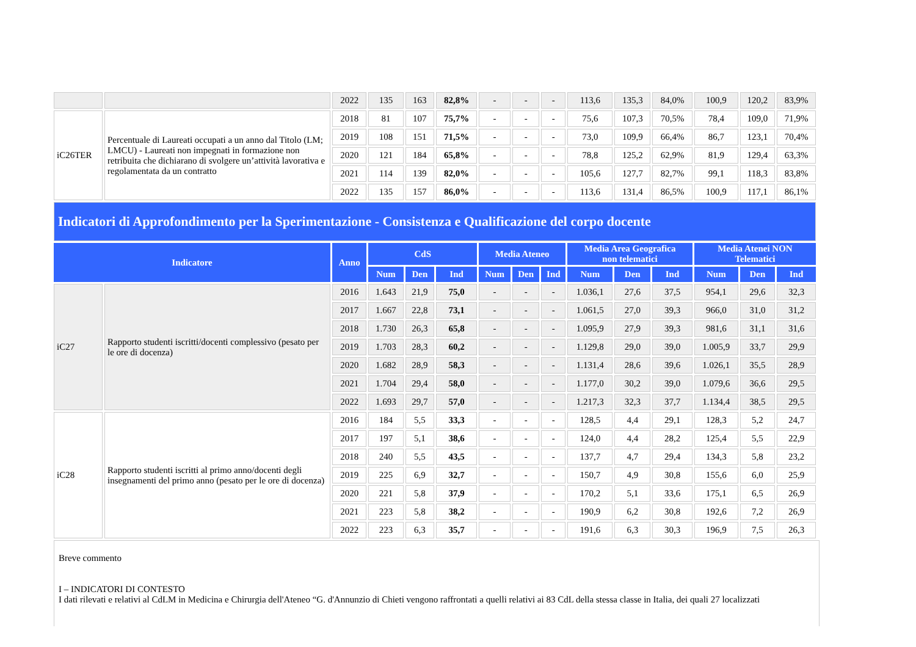| | | 2022 | 135 | 163 | 82,8% | - | - | - | 113,6 | 135,3 | 84,0% | 100,9 | 120,2 | 83,9% |
| iC26TER | Percentuale di Laureati occupati a un anno dal Titolo (LM; LMCU) - Laureati non impegnati in formazione non retribuita che dichiarano di svolgere un’attività lavorativa e regolamentata da un contratto | 2018 | 81 | 107 | 75,7% | - | - | - | 75,6 | 107,3 | 70,5% | 78,4 | 109,0 | 71,9% |
| | | 2019 | 108 | 151 | 71,5% | - | - | - | 73,0 | 109,9 | 66,4% | 86,7 | 123,1 | 70,4% |
| | | 2020 | 121 | 184 | 65,8% | - | - | - | 78,8 | 125,2 | 62,9% | 81,9 | 129,4 | 63,3% |
| | | 2021 | 114 | 139 | 82,0% | - | - | - | 105,6 | 127,7 | 82,7% | 99,1 | 118,3 | 83,8% |
| | | 2022 | 135 | 157 | 86,0% | - | - | - | 113,6 | 131,4 | 86,5% | 100,9 | 117,1 | 86,1% |
| Indicatori di Approfondimento per la Sperimentazione - Consistenza e Qualificazione del corpo docente | | | | | | | | | | | | | | |
| Indicatore | | Anno | CdS | | | Media Ateneo | | | Media Area Geografica non telematici | | | Media Atenei NON Telematici | | |
| | | | Num | Den | Ind | Num | Den | Ind | Num | Den | Ind | Num | Den | Ind |
| iC27 | Rapporto studenti iscritti/docenti complessivo (pesato per le ore di docenza) | 2016 | 1.643 | 21,9 | 75,0 | - | - | - | 1.036,1 | 27,6 | 37,5 | 954,1 | 29,6 | 32,3 |
| | | 2017 | 1.667 | 22,8 | 73,1 | - | - | - | 1.061,5 | 27,0 | 39,3 | 966,0 | 31,0 | 31,2 |
| | | 2018 | 1.730 | 26,3 | 65,8 | - | - | - | 1.095,9 | 27,9 | 39,3 | 981,6 | 31,1 | 31,6 |
| | | 2019 | 1.703 | 28,3 | 60,2 | - | - | - | 1.129,8 | 29,0 | 39,0 | 1.005,9 | 33,7 | 29,9 |
| | | 2020 | 1.682 | 28,9 | 58,3 | - | - | - | 1.131,4 | 28,6 | 39,6 | 1.026,1 | 35,5 | 28,9 |
| | | 2021 | 1.704 | 29,4 | 58,0 | - | - | - | 1.177,0 | 30,2 | 39,0 | 1.079,6 | 36,6 | 29,5 |
| | | 2022 | 1.693 | 29,7 | 57,0 | - | - | - | 1.217,3 | 32,3 | 37,7 | 1.134,4 | 38,5 | 29,5 |
| iC28 | Rapporto studenti iscritti al primo anno/docenti degli insegnamenti del primo anno (pesato per le ore di docenza) | 2016 | 184 | 5,5 | 33,3 | - | - | - | 128,5 | 4,4 | 29,1 | 128,3 | 5,2 | 24,7 |
| | | 2017 | 197 | 5,1 | 38,6 | - | - | - | 124,0 | 4,4 | 28,2 | 125,4 | 5,5 | 22,9 |
| | | 2018 | 240 | 5,5 | 43,5 | - | - | - | 137,7 | 4,7 | 29,4 | 134,3 | 5,8 | 23,2 |
| | | 2019 | 225 | 6,9 | 32,7 | - | - | - | 150,7 | 4,9 | 30,8 | 155,6 | 6,0 | 25,9 |
| | | 2020 | 221 | 5,8 | 37,9 | - | - | - | 170,2 | 5,1 | 33,6 | 175,1 | 6,5 | 26,9 |
| | | 2021 | 223 | 5,8 | 38,2 | - | - | - | 190,9 | 6,2 | 30,8 | 192,6 | 7,2 | 26,9 |
| | | 2022 | 223 | 6,3 | 35,7 | - | - | - | 191,6 | 6,3 | 30,3 | 196,9 | 7,5 | 26,3 |
Breve commento
I – INDICATORI DI CONTESTO
I dati rilevati e relativi al CdLM in Medicina e Chirurgia dell'Ateneo “G. d'Annunzio di Chieti vengono raffrontati a quelli relativi ai 83 CdL della stessa classe in Italia, dei quali 27 localizzati